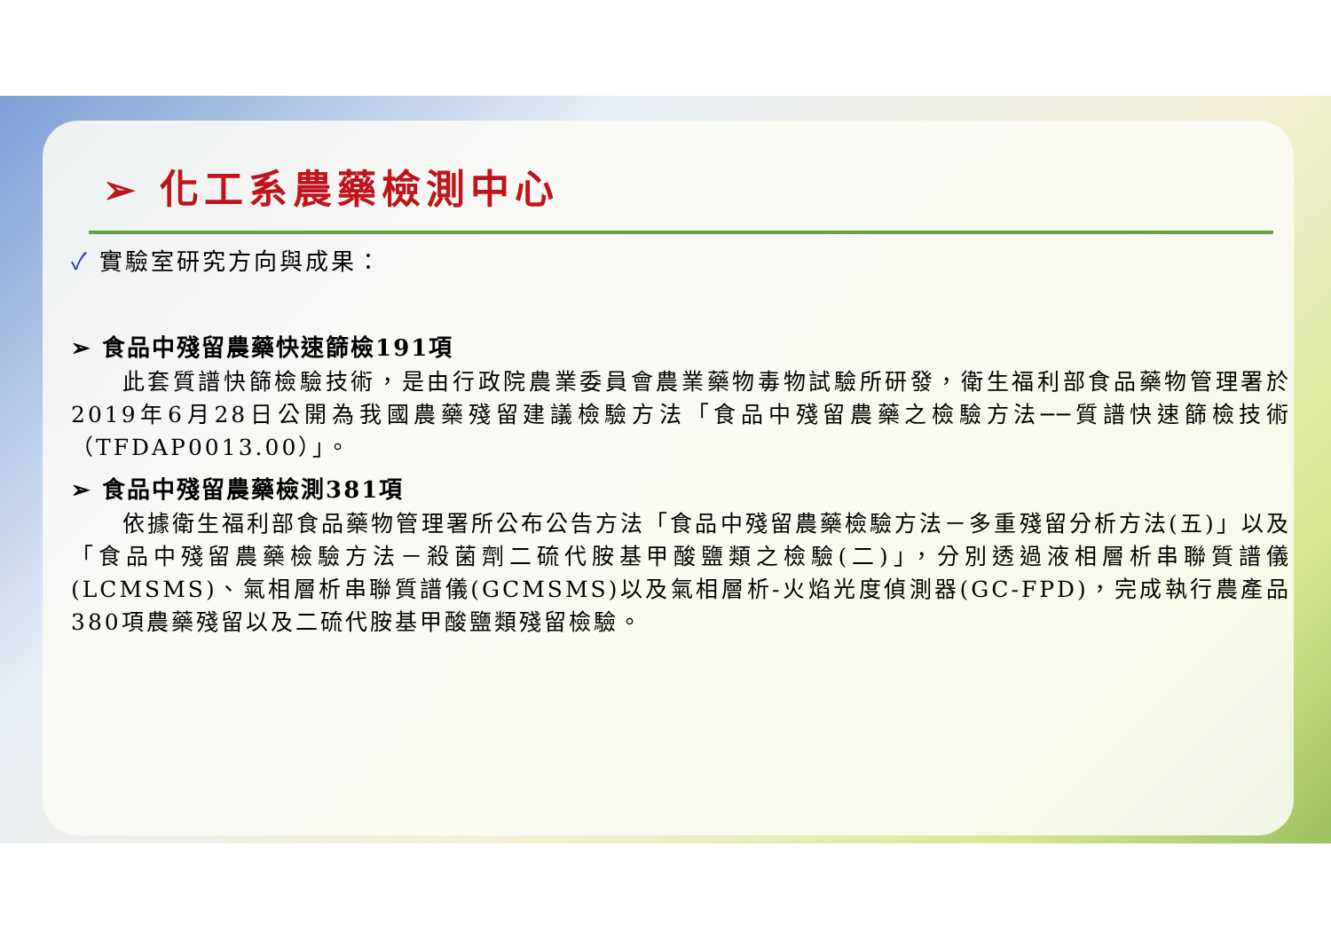➢ 化工系農藥檢測中心
✓ 實驗室研究方向與成果：
➢ 食品中殘留農藥快速篩檢191項
此套質譜快篩檢驗技術，是由行政院農業委員會農業藥物毒物試驗所研發，衛生福利部食品藥物管理署於2019年6月28日公開為我國農藥殘留建議檢驗方法「食品中殘留農藥之檢驗方法──質譜快速篩檢技術（TFDAP0013.00）」。
➢ 食品中殘留農藥檢測381項
依據衛生福利部食品藥物管理署所公布公告方法「食品中殘留農藥檢驗方法－多重殘留分析方法(五)」以及「食品中殘留農藥檢驗方法－殺菌劑二硫代胺基甲酸鹽類之檢驗(二)」，分別透過液相層析串聯質譜儀(LCMSMS)、氣相層析串聯質譜儀(GCMSMS)以及氣相層析-火焰光度偵測器(GC-FPD)，完成執行農產品380項農藥殘留以及二硫代胺基甲酸鹽類殘留檢驗。